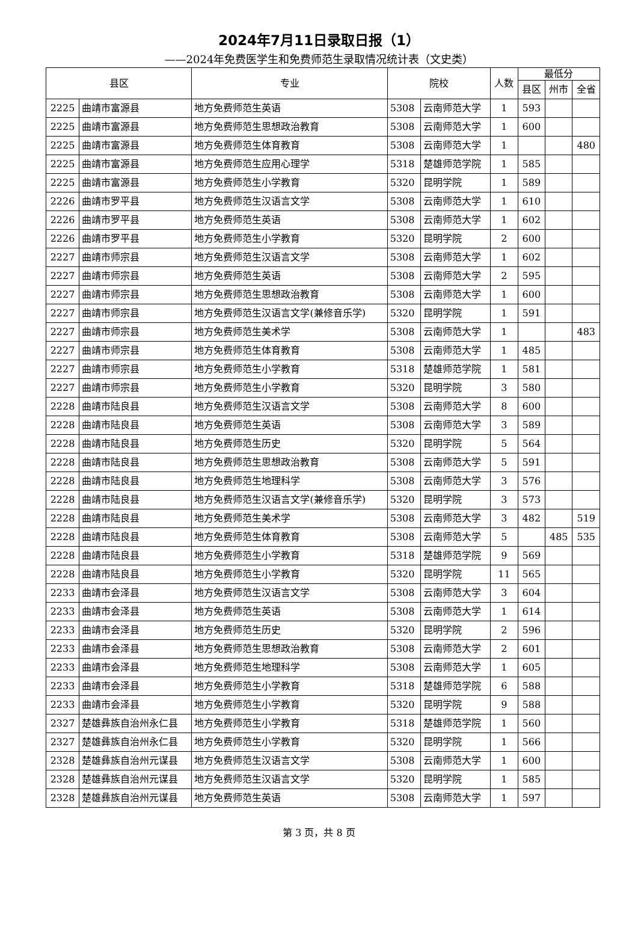2024年7月11日录取日报（1）
——2024年免费医学生和免费师范生录取情况统计表（文史类）
| 县区 | | 专业 | 院校 | | 人数 | 最低分 | | |
| --- | --- | --- | --- | --- | --- | --- | --- | --- |
| | | | | | | 县区 | 州市 | 全省 |
| 2225 | 曲靖市富源县 | 地方免费师范生英语 | 5308 | 云南师范大学 | 1 | 593 | | |
| 2225 | 曲靖市富源县 | 地方免费师范生思想政治教育 | 5308 | 云南师范大学 | 1 | 600 | | |
| 2225 | 曲靖市富源县 | 地方免费师范生体育教育 | 5308 | 云南师范大学 | 1 | | | 480 |
| 2225 | 曲靖市富源县 | 地方免费师范生应用心理学 | 5318 | 楚雄师范学院 | 1 | 585 | | |
| 2225 | 曲靖市富源县 | 地方免费师范生小学教育 | 5320 | 昆明学院 | 1 | 589 | | |
| 2226 | 曲靖市罗平县 | 地方免费师范生汉语言文学 | 5308 | 云南师范大学 | 1 | 610 | | |
| 2226 | 曲靖市罗平县 | 地方免费师范生英语 | 5308 | 云南师范大学 | 1 | 602 | | |
| 2226 | 曲靖市罗平县 | 地方免费师范生小学教育 | 5320 | 昆明学院 | 2 | 600 | | |
| 2227 | 曲靖市师宗县 | 地方免费师范生汉语言文学 | 5308 | 云南师范大学 | 1 | 602 | | |
| 2227 | 曲靖市师宗县 | 地方免费师范生英语 | 5308 | 云南师范大学 | 2 | 595 | | |
| 2227 | 曲靖市师宗县 | 地方免费师范生思想政治教育 | 5308 | 云南师范大学 | 1 | 600 | | |
| 2227 | 曲靖市师宗县 | 地方免费师范生汉语言文学(兼修音乐学) | 5320 | 昆明学院 | 1 | 591 | | |
| 2227 | 曲靖市师宗县 | 地方免费师范生美术学 | 5308 | 云南师范大学 | 1 | | | 483 |
| 2227 | 曲靖市师宗县 | 地方免费师范生体育教育 | 5308 | 云南师范大学 | 1 | 485 | | |
| 2227 | 曲靖市师宗县 | 地方免费师范生小学教育 | 5318 | 楚雄师范学院 | 1 | 581 | | |
| 2227 | 曲靖市师宗县 | 地方免费师范生小学教育 | 5320 | 昆明学院 | 3 | 580 | | |
| 2228 | 曲靖市陆良县 | 地方免费师范生汉语言文学 | 5308 | 云南师范大学 | 8 | 600 | | |
| 2228 | 曲靖市陆良县 | 地方免费师范生英语 | 5308 | 云南师范大学 | 3 | 589 | | |
| 2228 | 曲靖市陆良县 | 地方免费师范生历史 | 5320 | 昆明学院 | 5 | 564 | | |
| 2228 | 曲靖市陆良县 | 地方免费师范生思想政治教育 | 5308 | 云南师范大学 | 5 | 591 | | |
| 2228 | 曲靖市陆良县 | 地方免费师范生地理科学 | 5308 | 云南师范大学 | 3 | 576 | | |
| 2228 | 曲靖市陆良县 | 地方免费师范生汉语言文学(兼修音乐学) | 5320 | 昆明学院 | 3 | 573 | | |
| 2228 | 曲靖市陆良县 | 地方免费师范生美术学 | 5308 | 云南师范大学 | 3 | 482 | | 519 |
| 2228 | 曲靖市陆良县 | 地方免费师范生体育教育 | 5308 | 云南师范大学 | 5 | | 485 | 535 |
| 2228 | 曲靖市陆良县 | 地方免费师范生小学教育 | 5318 | 楚雄师范学院 | 9 | 569 | | |
| 2228 | 曲靖市陆良县 | 地方免费师范生小学教育 | 5320 | 昆明学院 | 11 | 565 | | |
| 2233 | 曲靖市会泽县 | 地方免费师范生汉语言文学 | 5308 | 云南师范大学 | 3 | 604 | | |
| 2233 | 曲靖市会泽县 | 地方免费师范生英语 | 5308 | 云南师范大学 | 1 | 614 | | |
| 2233 | 曲靖市会泽县 | 地方免费师范生历史 | 5320 | 昆明学院 | 2 | 596 | | |
| 2233 | 曲靖市会泽县 | 地方免费师范生思想政治教育 | 5308 | 云南师范大学 | 2 | 601 | | |
| 2233 | 曲靖市会泽县 | 地方免费师范生地理科学 | 5308 | 云南师范大学 | 1 | 605 | | |
| 2233 | 曲靖市会泽县 | 地方免费师范生小学教育 | 5318 | 楚雄师范学院 | 6 | 588 | | |
| 2233 | 曲靖市会泽县 | 地方免费师范生小学教育 | 5320 | 昆明学院 | 9 | 588 | | |
| 2327 | 楚雄彝族自治州永仁县 | 地方免费师范生小学教育 | 5318 | 楚雄师范学院 | 1 | 560 | | |
| 2327 | 楚雄彝族自治州永仁县 | 地方免费师范生小学教育 | 5320 | 昆明学院 | 1 | 566 | | |
| 2328 | 楚雄彝族自治州元谋县 | 地方免费师范生汉语言文学 | 5308 | 云南师范大学 | 1 | 600 | | |
| 2328 | 楚雄彝族自治州元谋县 | 地方免费师范生汉语言文学 | 5320 | 昆明学院 | 1 | 585 | | |
| 2328 | 楚雄彝族自治州元谋县 | 地方免费师范生英语 | 5308 | 云南师范大学 | 1 | 597 | | |
第 3 页，共 8 页